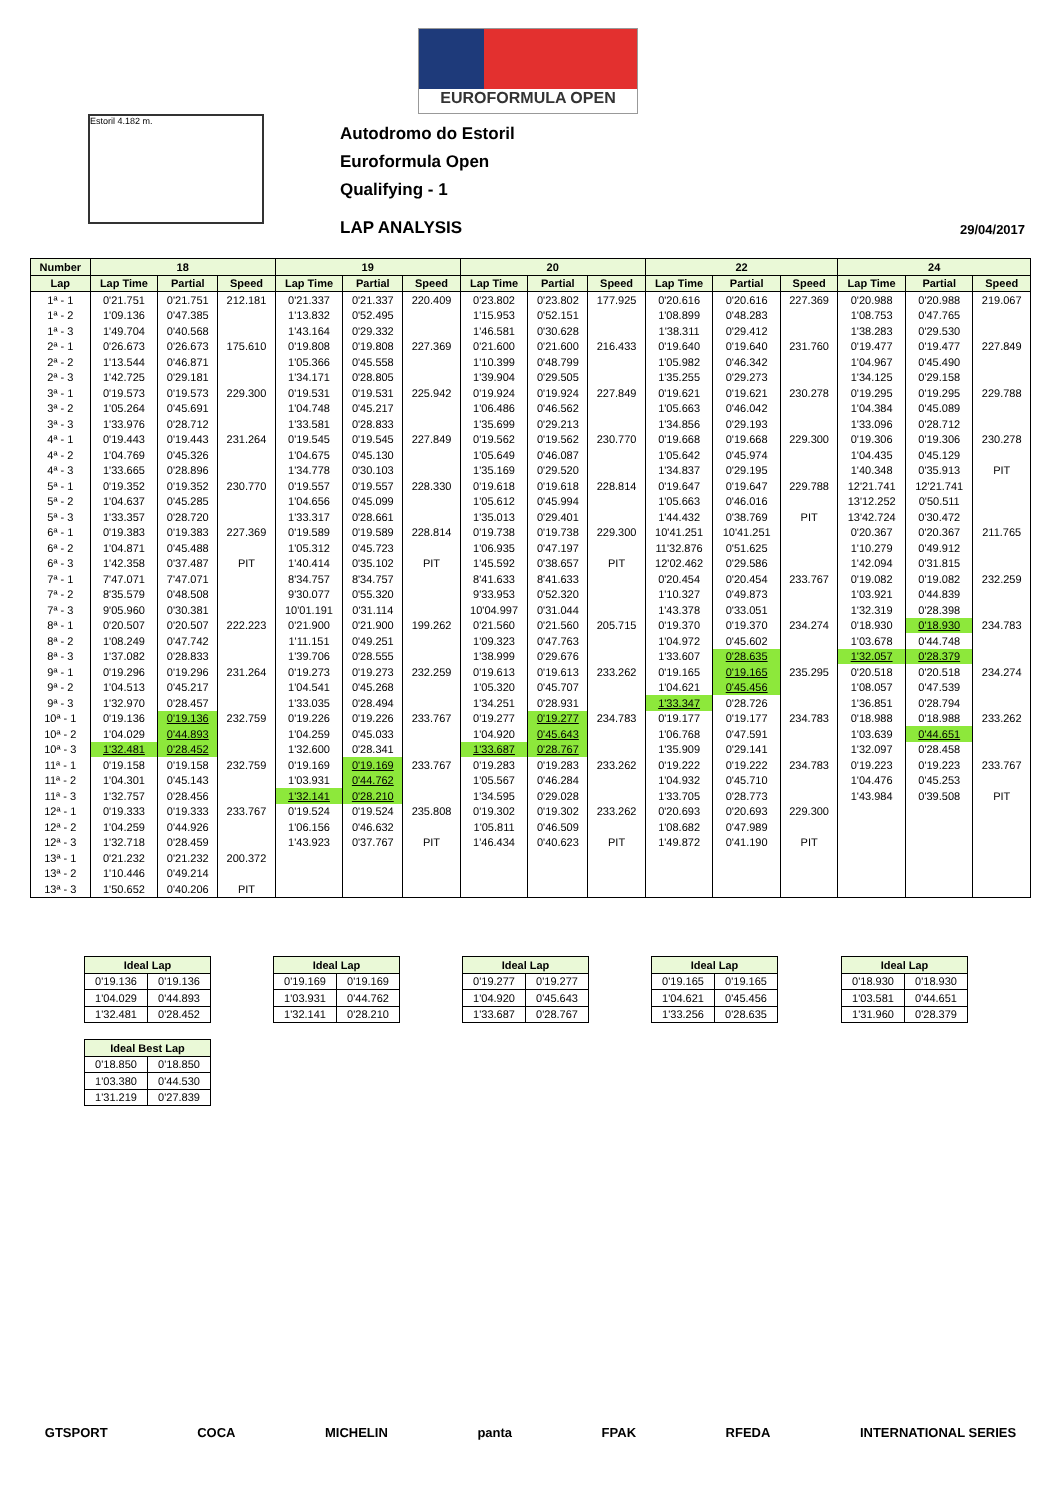EUROFORMULA OPEN
Estoril 4.182 m.
Autodromo do Estoril
Euroformula Open
Qualifying - 1
LAP ANALYSIS 29/04/2017
| Number | 18 | | | 19 | | | 20 | | | 22 | | | 24 | | |
| --- | --- | --- | --- | --- | --- | --- | --- | --- | --- | --- | --- | --- | --- | --- | --- |
| Lap | Lap Time | Partial | Speed | Lap Time | Partial | Speed | Lap Time | Partial | Speed | Lap Time | Partial | Speed | Lap Time | Partial | Speed |
| 1ª - 1 | 0'21.751 | 0'21.751 | 212.181 | 0'21.337 | 0'21.337 | 220.409 | 0'23.802 | 0'23.802 | 177.925 | 0'20.616 | 0'20.616 | 227.369 | 0'20.988 | 0'20.988 | 219.067 |
| 1ª - 2 | 1'09.136 | 0'47.385 | | 1'13.832 | 0'52.495 | | 1'15.953 | 0'52.151 | | 1'08.899 | 0'48.283 | | 1'08.753 | 0'47.765 | |
| 1ª - 3 | 1'49.704 | 0'40.568 | | 1'43.164 | 0'29.332 | | 1'46.581 | 0'30.628 | | 1'38.311 | 0'29.412 | | 1'38.283 | 0'29.530 | |
| 2ª - 1 | 0'26.673 | 0'26.673 | 175.610 | 0'19.808 | 0'19.808 | 227.369 | 0'21.600 | 0'21.600 | 216.433 | 0'19.640 | 0'19.640 | 231.760 | 0'19.477 | 0'19.477 | 227.849 |
| 2ª - 2 | 1'13.544 | 0'46.871 | | 1'05.366 | 0'45.558 | | 1'10.399 | 0'48.799 | | 1'05.982 | 0'46.342 | | 1'04.967 | 0'45.490 | |
| 2ª - 3 | 1'42.725 | 0'29.181 | | 1'34.171 | 0'28.805 | | 1'39.904 | 0'29.505 | | 1'35.255 | 0'29.273 | | 1'34.125 | 0'29.158 | |
| 3ª - 1 | 0'19.573 | 0'19.573 | 229.300 | 0'19.531 | 0'19.531 | 225.942 | 0'19.924 | 0'19.924 | 227.849 | 0'19.621 | 0'19.621 | 230.278 | 0'19.295 | 0'19.295 | 229.788 |
| 3ª - 2 | 1'05.264 | 0'45.691 | | 1'04.748 | 0'45.217 | | 1'06.486 | 0'46.562 | | 1'05.663 | 0'46.042 | | 1'04.384 | 0'45.089 | |
| 3ª - 3 | 1'33.976 | 0'28.712 | | 1'33.581 | 0'28.833 | | 1'35.699 | 0'29.213 | | 1'34.856 | 0'29.193 | | 1'33.096 | 0'28.712 | |
| 4ª - 1 | 0'19.443 | 0'19.443 | 231.264 | 0'19.545 | 0'19.545 | 227.849 | 0'19.562 | 0'19.562 | 230.770 | 0'19.668 | 0'19.668 | 229.300 | 0'19.306 | 0'19.306 | 230.278 |
| 4ª - 2 | 1'04.769 | 0'45.326 | | 1'04.675 | 0'45.130 | | 1'05.649 | 0'46.087 | | 1'05.642 | 0'45.974 | | 1'04.435 | 0'45.129 | |
| 4ª - 3 | 1'33.665 | 0'28.896 | | 1'34.778 | 0'30.103 | | 1'35.169 | 0'29.520 | | 1'34.837 | 0'29.195 | | 1'40.348 | 0'35.913 | PIT |
| 5ª - 1 | 0'19.352 | 0'19.352 | 230.770 | 0'19.557 | 0'19.557 | 228.330 | 0'19.618 | 0'19.618 | 228.814 | 0'19.647 | 0'19.647 | 229.788 | 12'21.741 | 12'21.741 | |
| 5ª - 2 | 1'04.637 | 0'45.285 | | 1'04.656 | 0'45.099 | | 1'05.612 | 0'45.994 | | 1'05.663 | 0'46.016 | | 13'12.252 | 0'50.511 | |
| 5ª - 3 | 1'33.357 | 0'28.720 | | 1'33.317 | 0'28.661 | | 1'35.013 | 0'29.401 | | 1'44.432 | 0'38.769 | PIT | 13'42.724 | 0'30.472 | |
| 6ª - 1 | 0'19.383 | 0'19.383 | 227.369 | 0'19.589 | 0'19.589 | 228.814 | 0'19.738 | 0'19.738 | 229.300 | 10'41.251 | 10'41.251 | | 0'20.367 | 0'20.367 | 211.765 |
| 6ª - 2 | 1'04.871 | 0'45.488 | | 1'05.312 | 0'45.723 | | 1'06.935 | 0'47.197 | | 11'32.876 | 0'51.625 | | 1'10.279 | 0'49.912 | |
| 6ª - 3 | 1'42.358 | 0'37.487 | PIT | 1'40.414 | 0'35.102 | PIT | 1'45.592 | 0'38.657 | PIT | 12'02.462 | 0'29.586 | | 1'42.094 | 0'31.815 | |
| 7ª - 1 | 7'47.071 | 7'47.071 | | 8'34.757 | 8'34.757 | | 8'41.633 | 8'41.633 | | 0'20.454 | 0'20.454 | 233.767 | 0'19.082 | 0'19.082 | 232.259 |
| 7ª - 2 | 8'35.579 | 0'48.508 | | 9'30.077 | 0'55.320 | | 9'33.953 | 0'52.320 | | 1'10.327 | 0'49.873 | | 1'03.921 | 0'44.839 | |
| 7ª - 3 | 9'05.960 | 0'30.381 | | 10'01.191 | 0'31.114 | | 10'04.997 | 0'31.044 | | 1'43.378 | 0'33.051 | | 1'32.319 | 0'28.398 | |
| 8ª - 1 | 0'20.507 | 0'20.507 | 222.223 | 0'21.900 | 0'21.900 | 199.262 | 0'21.560 | 0'21.560 | 205.715 | 0'19.370 | 0'19.370 | 234.274 | 0'18.930 | 0'18.930 | 234.783 |
| 8ª - 2 | 1'08.249 | 0'47.742 | | 1'11.151 | 0'49.251 | | 1'09.323 | 0'47.763 | | 1'04.972 | 0'45.602 | | 1'03.678 | 0'44.748 | |
| 8ª - 3 | 1'37.082 | 0'28.833 | | 1'39.706 | 0'28.555 | | 1'38.999 | 0'29.676 | | 1'33.607 | 0'28.635 | | 1'32.057 | 0'28.379 | |
| 9ª - 1 | 0'19.296 | 0'19.296 | 231.264 | 0'19.273 | 0'19.273 | 232.259 | 0'19.613 | 0'19.613 | 233.262 | 0'19.165 | 0'19.165 | 235.295 | 0'20.518 | 0'20.518 | 234.274 |
| 9ª - 2 | 1'04.513 | 0'45.217 | | 1'04.541 | 0'45.268 | | 1'05.320 | 0'45.707 | | 1'04.621 | 0'45.456 | | 1'08.057 | 0'47.539 | |
| 9ª - 3 | 1'32.970 | 0'28.457 | | 1'33.035 | 0'28.494 | | 1'34.251 | 0'28.931 | | 1'33.347 | 0'28.726 | | 1'36.851 | 0'28.794 | |
| 10ª - 1 | 0'19.136 | 0'19.136 | 232.759 | 0'19.226 | 0'19.226 | 233.767 | 0'19.277 | 0'19.277 | 234.783 | 0'19.177 | 0'19.177 | 234.783 | 0'18.988 | 0'18.988 | 233.262 |
| 10ª - 2 | 1'04.029 | 0'44.893 | | 1'04.259 | 0'45.033 | | 1'04.920 | 0'45.643 | | 1'06.768 | 0'47.591 | | 1'03.639 | 0'44.651 | |
| 10ª - 3 | 1'32.481 | 0'28.452 | | 1'32.600 | 0'28.341 | | 1'33.687 | 0'28.767 | | 1'35.909 | 0'29.141 | | 1'32.097 | 0'28.458 | |
| 11ª - 1 | 0'19.158 | 0'19.158 | 232.759 | 0'19.169 | 0'19.169 | 233.767 | 0'19.283 | 0'19.283 | 233.262 | 0'19.222 | 0'19.222 | 234.783 | 0'19.223 | 0'19.223 | 233.767 |
| 11ª - 2 | 1'04.301 | 0'45.143 | | 1'03.931 | 0'44.762 | | 1'05.567 | 0'46.284 | | 1'04.932 | 0'45.710 | | 1'04.476 | 0'45.253 | |
| 11ª - 3 | 1'32.757 | 0'28.456 | | 1'32.141 | 0'28.210 | | 1'34.595 | 0'29.028 | | 1'33.705 | 0'28.773 | | 1'43.984 | 0'39.508 | PIT |
| 12ª - 1 | 0'19.333 | 0'19.333 | 233.767 | 0'19.524 | 0'19.524 | 235.808 | 0'19.302 | 0'19.302 | 233.262 | 0'20.693 | 0'20.693 | 229.300 | | | |
| 12ª - 2 | 1'04.259 | 0'44.926 | | 1'06.156 | 0'46.632 | | 1'05.811 | 0'46.509 | | 1'08.682 | 0'47.989 | | | | |
| 12ª - 3 | 1'32.718 | 0'28.459 | | 1'43.923 | 0'37.767 | PIT | 1'46.434 | 0'40.623 | PIT | 1'49.872 | 0'41.190 | PIT | | | |
| 13ª - 1 | 0'21.232 | 0'21.232 | 200.372 | | | | | | | | | | | | |
| 13ª - 2 | 1'10.446 | 0'49.214 | | | | | | | | | | | | | |
| 13ª - 3 | 1'50.652 | 0'40.206 | PIT | | | | | | | | | | | | |
| Ideal Lap | |
| --- | --- |
| 0'19.136 | 0'19.136 |
| 1'04.029 | 0'44.893 |
| 1'32.481 | 0'28.452 |
| Ideal Lap | |
| --- | --- |
| 0'19.169 | 0'19.169 |
| 1'03.931 | 0'44.762 |
| 1'32.141 | 0'28.210 |
| Ideal Lap | |
| --- | --- |
| 0'19.277 | 0'19.277 |
| 1'04.920 | 0'45.643 |
| 1'33.687 | 0'28.767 |
| Ideal Lap | |
| --- | --- |
| 0'19.165 | 0'19.165 |
| 1'04.621 | 0'45.456 |
| 1'33.256 | 0'28.635 |
| Ideal Lap | |
| --- | --- |
| 0'18.930 | 0'18.930 |
| 1'03.581 | 0'44.651 |
| 1'31.960 | 0'28.379 |
| Ideal Best Lap | |
| --- | --- |
| 0'18.850 | 0'18.850 |
| 1'03.380 | 0'44.530 |
| 1'31.219 | 0'27.839 |
GTSPORT COCA MICHELIN panta FPAK RFEDA INTERNATIONAL SERIES